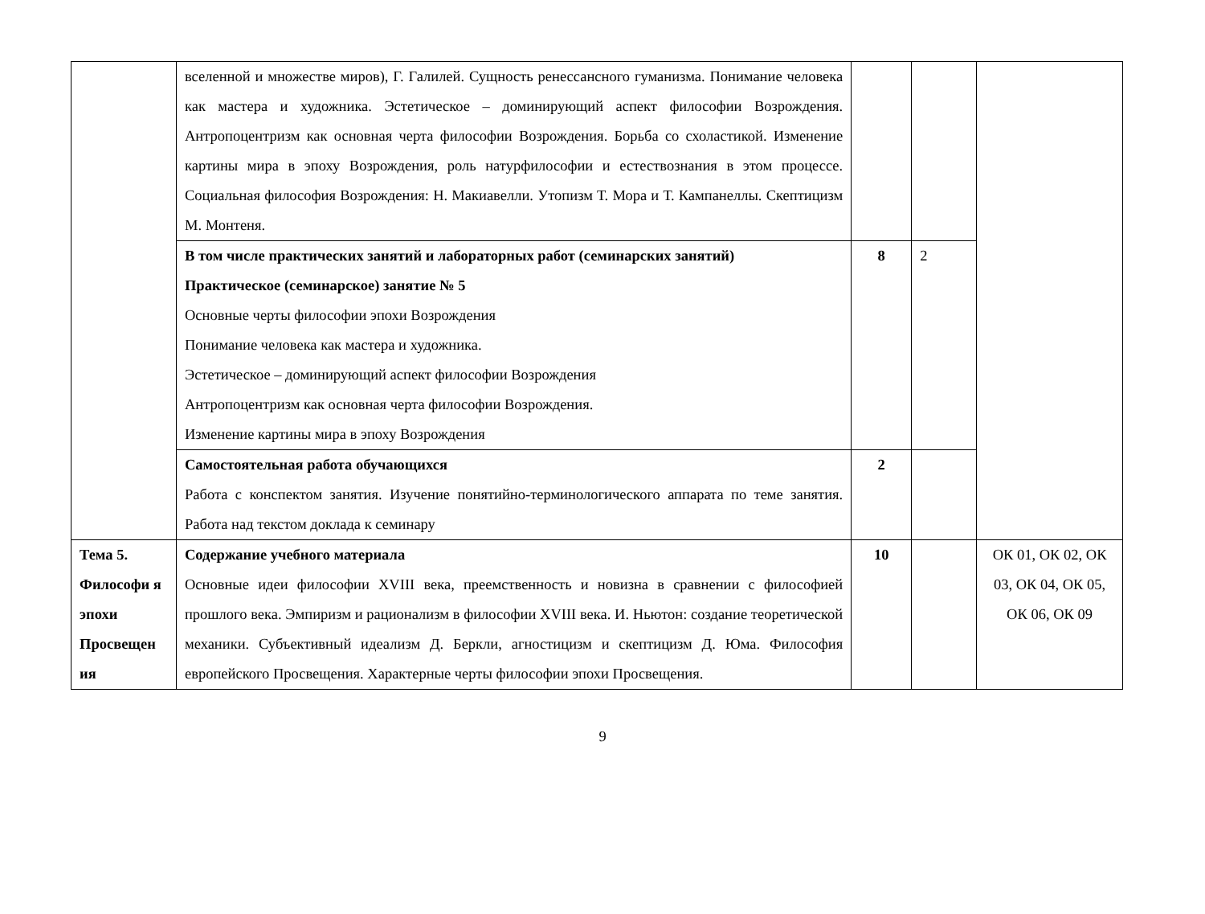| | вселенной и множестве миров), Г. Галилей. Сущность ренессансного гуманизма. Понимание человека как мастера и художника. Эстетическое – доминирующий аспект философии Возрождения. Антропоцентризм как основная черта философии Возрождения. Борьба со схоластикой. Изменение картины мира в эпоху Возрождения, роль натурфилософии и естествознания в этом процессе. Социальная философия Возрождения: Н. Макиавелли. Утопизм Т. Мора и Т. Кампанеллы. Скептицизм М. Монтеня. | | | |
| | В том числе практических занятий и лабораторных работ (семинарских занятий) Практическое (семинарское) занятие № 5 Основные черты философии эпохи Возрождения Понимание человека как мастера и художника. Эстетическое – доминирующий аспект философии Возрождения Антропоцентризм как основная черта философии Возрождения. Изменение картины мира в эпоху Возрождения | 8 | 2 | |
| | Самостоятельная работа обучающихся Работа с конспектом занятия. Изучение понятийно-терминологического аппарата по теме занятия. Работа над текстом доклада к семинару | 2 | | |
| Тема 5. Философи я эпохи Просвещен ия | Содержание учебного материала Основные идеи философии XVIII века, преемственность и новизна в сравнении с философией прошлого века. Эмпиризм и рационализм в философии XVIII века. И. Ньютон: создание теоретической механики. Субъективный идеализм Д. Беркли, агностицизм и скептицизм Д. Юма. Философия европейского Просвещения. Характерные черты философии эпохи Просвещения. | 10 | | ОК 01, ОК 02, ОК 03, ОК 04, ОК 05, ОК 06, ОК 09 |
9